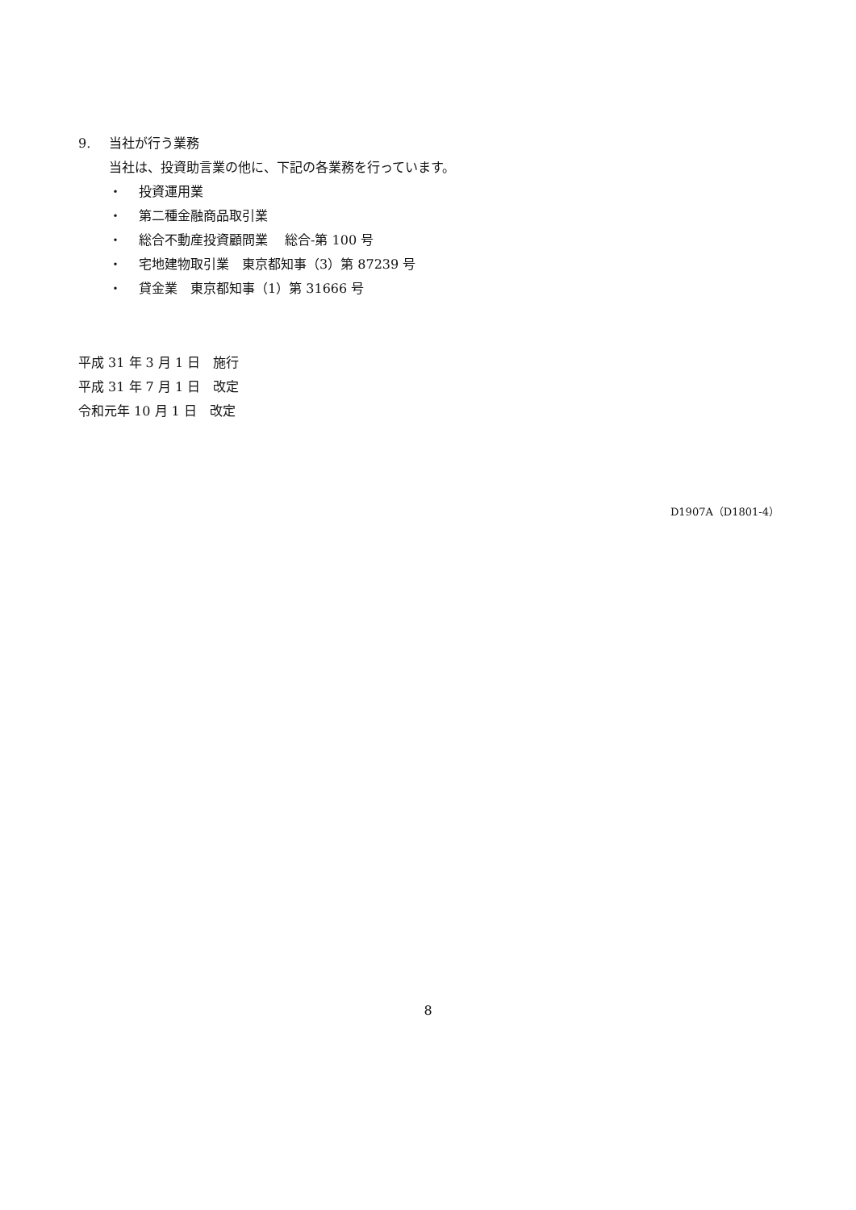9. 当社が行う業務
当社は、投資助言業の他に、下記の各業務を行っています。
・ 投資運用業
・ 第二種金融商品取引業
・ 総合不動産投資顧問業　 総合-第 100 号
・ 宅地建物取引業　東京都知事（3）第 87239 号
・ 貸金業　東京都知事（1）第 31666 号
平成 31 年 3 月 1 日　施行
平成 31 年 7 月 1 日　改定
令和元年 10 月 1 日　改定
D1907A（D1801-4）
8